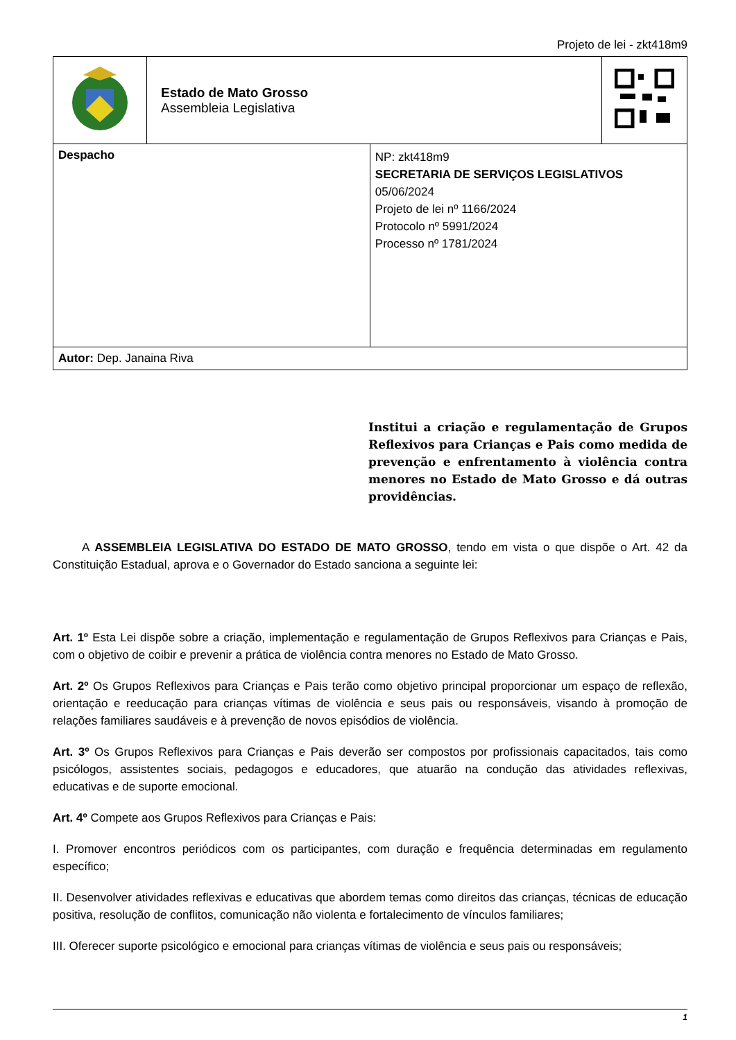Projeto de lei - zkt418m9
| | Estado de Mato Grosso Assembleia Legislativa | | |
| Despacho | | NP: zkt418m9 SECRETARIA DE SERVIÇOS LEGISLATIVOS 05/06/2024 Projeto de lei nº 1166/2024 Protocolo nº 5991/2024 Processo nº 1781/2024 | |
| Autor: Dep. Janaina Riva | | | |
Institui a criação e regulamentação de Grupos Reflexivos para Crianças e Pais como medida de prevenção e enfrentamento à violência contra menores no Estado de Mato Grosso e dá outras providências.
A ASSEMBLEIA LEGISLATIVA DO ESTADO DE MATO GROSSO, tendo em vista o que dispõe o Art. 42 da Constituição Estadual, aprova e o Governador do Estado sanciona a seguinte lei:
Art. 1º Esta Lei dispõe sobre a criação, implementação e regulamentação de Grupos Reflexivos para Crianças e Pais, com o objetivo de coibir e prevenir a prática de violência contra menores no Estado de Mato Grosso.
Art. 2º Os Grupos Reflexivos para Crianças e Pais terão como objetivo principal proporcionar um espaço de reflexão, orientação e reeducação para crianças vítimas de violência e seus pais ou responsáveis, visando à promoção de relações familiares saudáveis e à prevenção de novos episódios de violência.
Art. 3º Os Grupos Reflexivos para Crianças e Pais deverão ser compostos por profissionais capacitados, tais como psicólogos, assistentes sociais, pedagogos e educadores, que atuarão na condução das atividades reflexivas, educativas e de suporte emocional.
Art. 4º Compete aos Grupos Reflexivos para Crianças e Pais:
I. Promover encontros periódicos com os participantes, com duração e frequência determinadas em regulamento específico;
II. Desenvolver atividades reflexivas e educativas que abordem temas como direitos das crianças, técnicas de educação positiva, resolução de conflitos, comunicação não violenta e fortalecimento de vínculos familiares;
III. Oferecer suporte psicológico e emocional para crianças vítimas de violência e seus pais ou responsáveis;
1